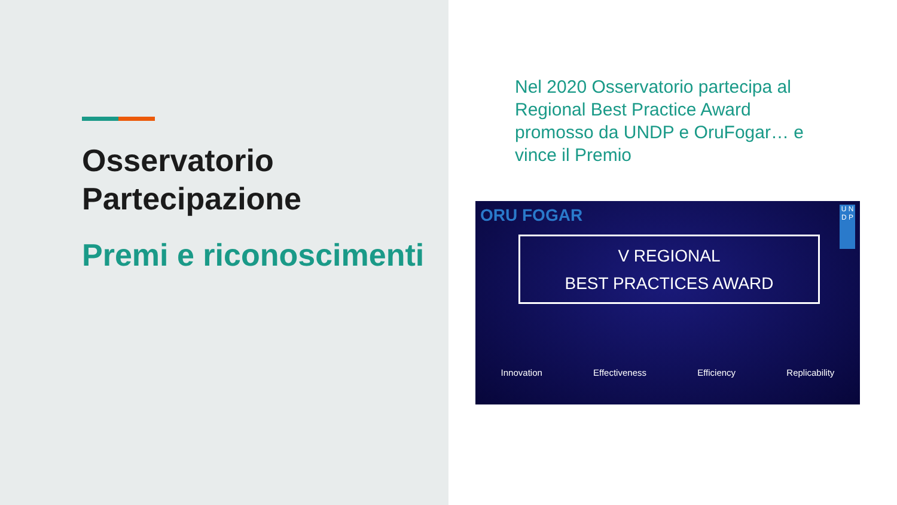Osservatorio Partecipazione
Premi e riconoscimenti
Nel 2020 Osservatorio partecipa al Regional Best Practice Award promosso da UNDP e OruFogar… e vince il Premio
ORU FOGAR
U N D P
V REGIONAL
BEST PRACTICES AWARD
Innovation Effectiveness Efficiency Replicability